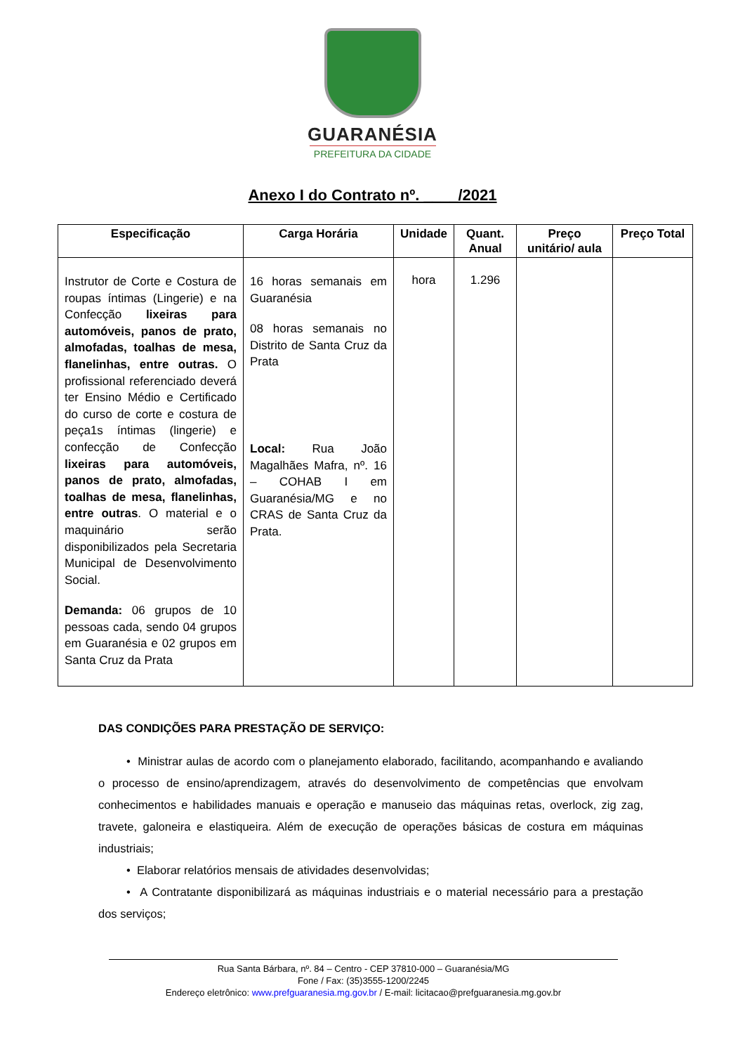GUARANÉSIA
PREFEITURA DA CIDADE
Anexo I do Contrato nº. ____/2021
| Especificação | Carga Horária | Unidade | Quant. Anual | Preço unitário/ aula | Preço Total |
| --- | --- | --- | --- | --- | --- |
| Instrutor de Corte e Costura de roupas íntimas (Lingerie) e na Confecção lixeiras para automóveis, panos de prato, almofadas, toalhas de mesa, flanelinhas, entre outras. O profissional referenciado deverá ter Ensino Médio e Certificado do curso de corte e costura de peça1s íntimas (lingerie) e confecção de Confecção lixeiras para automóveis, panos de prato, almofadas, toalhas de mesa, flanelinhas, entre outras . O material e o maquinário serão disponibilizados pela Secretaria Municipal de Desenvolvimento Social. Demanda: 06 grupos de 10 pessoas cada, sendo 04 grupos em Guaranésia e 02 grupos em Santa Cruz da Prata | 16 horas semanais em Guaranésia 08 horas semanais no Distrito de Santa Cruz da Prata Local: Rua João Magalhães Mafra, nº. 16 – COHAB I em Guaranésia/MG e no CRAS de Santa Cruz da Prata. | hora | 1.296 | | |
DAS CONDIÇÕES PARA PRESTAÇÃO DE SERVIÇO:
• Ministrar aulas de acordo com o planejamento elaborado, facilitando, acompanhando e avaliando o processo de ensino/aprendizagem, através do desenvolvimento de competências que envolvam conhecimentos e habilidades manuais e operação e manuseio das máquinas retas, overlock, zig zag, travete, galoneira e elastiqueira. Além de execução de operações básicas de costura em máquinas industriais;
• Elaborar relatórios mensais de atividades desenvolvidas;
• A Contratante disponibilizará as máquinas industriais e o material necessário para a prestação dos serviços;
Rua Santa Bárbara, nº. 84 – Centro - CEP 37810-000 – Guaranésia/MG
Fone / Fax: (35)3555-1200/2245
Endereço eletrônico: www.prefguaranesia.mg.gov.br / E-mail: licitacao@prefguaranesia.mg.gov.br